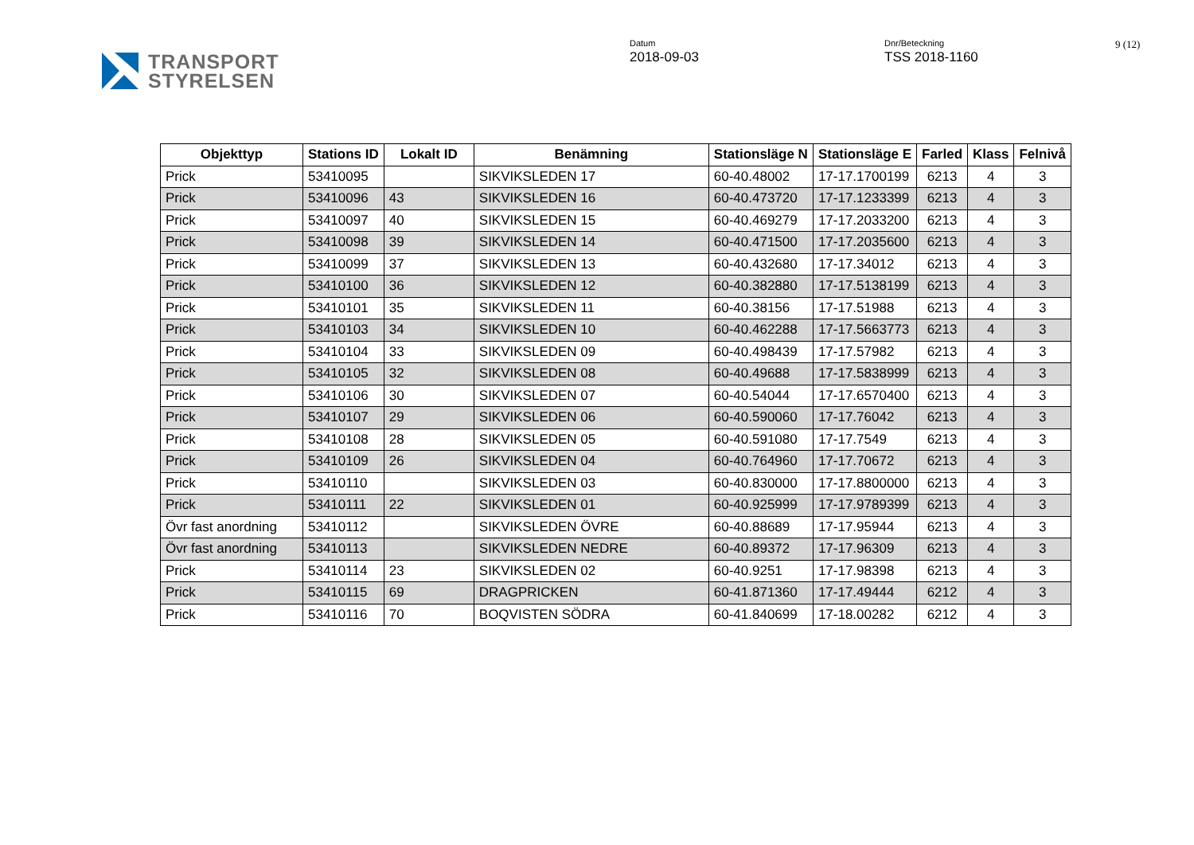TRANSPORT
STYRELSEN
Datum
2018-09-03
Dnr/Beteckning
TSS 2018-1160
9 (12)
| Objekttyp | Stations ID | Lokalt ID | Benämning | Stationsläge N | Stationsläge E | Farled | Klass | Felnivå |
| --- | --- | --- | --- | --- | --- | --- | --- | --- |
| Prick | 53410095 | | SIKVIKSLEDEN 17 | 60-40.48002 | 17-17.1700199 | 6213 | 4 | 3 |
| Prick | 53410096 | 43 | SIKVIKSLEDEN 16 | 60-40.473720 | 17-17.1233399 | 6213 | 4 | 3 |
| Prick | 53410097 | 40 | SIKVIKSLEDEN 15 | 60-40.469279 | 17-17.2033200 | 6213 | 4 | 3 |
| Prick | 53410098 | 39 | SIKVIKSLEDEN 14 | 60-40.471500 | 17-17.2035600 | 6213 | 4 | 3 |
| Prick | 53410099 | 37 | SIKVIKSLEDEN 13 | 60-40.432680 | 17-17.34012 | 6213 | 4 | 3 |
| Prick | 53410100 | 36 | SIKVIKSLEDEN 12 | 60-40.382880 | 17-17.5138199 | 6213 | 4 | 3 |
| Prick | 53410101 | 35 | SIKVIKSLEDEN 11 | 60-40.38156 | 17-17.51988 | 6213 | 4 | 3 |
| Prick | 53410103 | 34 | SIKVIKSLEDEN 10 | 60-40.462288 | 17-17.5663773 | 6213 | 4 | 3 |
| Prick | 53410104 | 33 | SIKVIKSLEDEN 09 | 60-40.498439 | 17-17.57982 | 6213 | 4 | 3 |
| Prick | 53410105 | 32 | SIKVIKSLEDEN 08 | 60-40.49688 | 17-17.5838999 | 6213 | 4 | 3 |
| Prick | 53410106 | 30 | SIKVIKSLEDEN 07 | 60-40.54044 | 17-17.6570400 | 6213 | 4 | 3 |
| Prick | 53410107 | 29 | SIKVIKSLEDEN 06 | 60-40.590060 | 17-17.76042 | 6213 | 4 | 3 |
| Prick | 53410108 | 28 | SIKVIKSLEDEN 05 | 60-40.591080 | 17-17.7549 | 6213 | 4 | 3 |
| Prick | 53410109 | 26 | SIKVIKSLEDEN 04 | 60-40.764960 | 17-17.70672 | 6213 | 4 | 3 |
| Prick | 53410110 | | SIKVIKSLEDEN 03 | 60-40.830000 | 17-17.8800000 | 6213 | 4 | 3 |
| Prick | 53410111 | 22 | SIKVIKSLEDEN 01 | 60-40.925999 | 17-17.9789399 | 6213 | 4 | 3 |
| Övr fast anordning | 53410112 | | SIKVIKSLEDEN ÖVRE | 60-40.88689 | 17-17.95944 | 6213 | 4 | 3 |
| Övr fast anordning | 53410113 | | SIKVIKSLEDEN NEDRE | 60-40.89372 | 17-17.96309 | 6213 | 4 | 3 |
| Prick | 53410114 | 23 | SIKVIKSLEDEN 02 | 60-40.9251 | 17-17.98398 | 6213 | 4 | 3 |
| Prick | 53410115 | 69 | DRAGPRICKEN | 60-41.871360 | 17-17.49444 | 6212 | 4 | 3 |
| Prick | 53410116 | 70 | BOQVISTEN SÖDRA | 60-41.840699 | 17-18.00282 | 6212 | 4 | 3 |